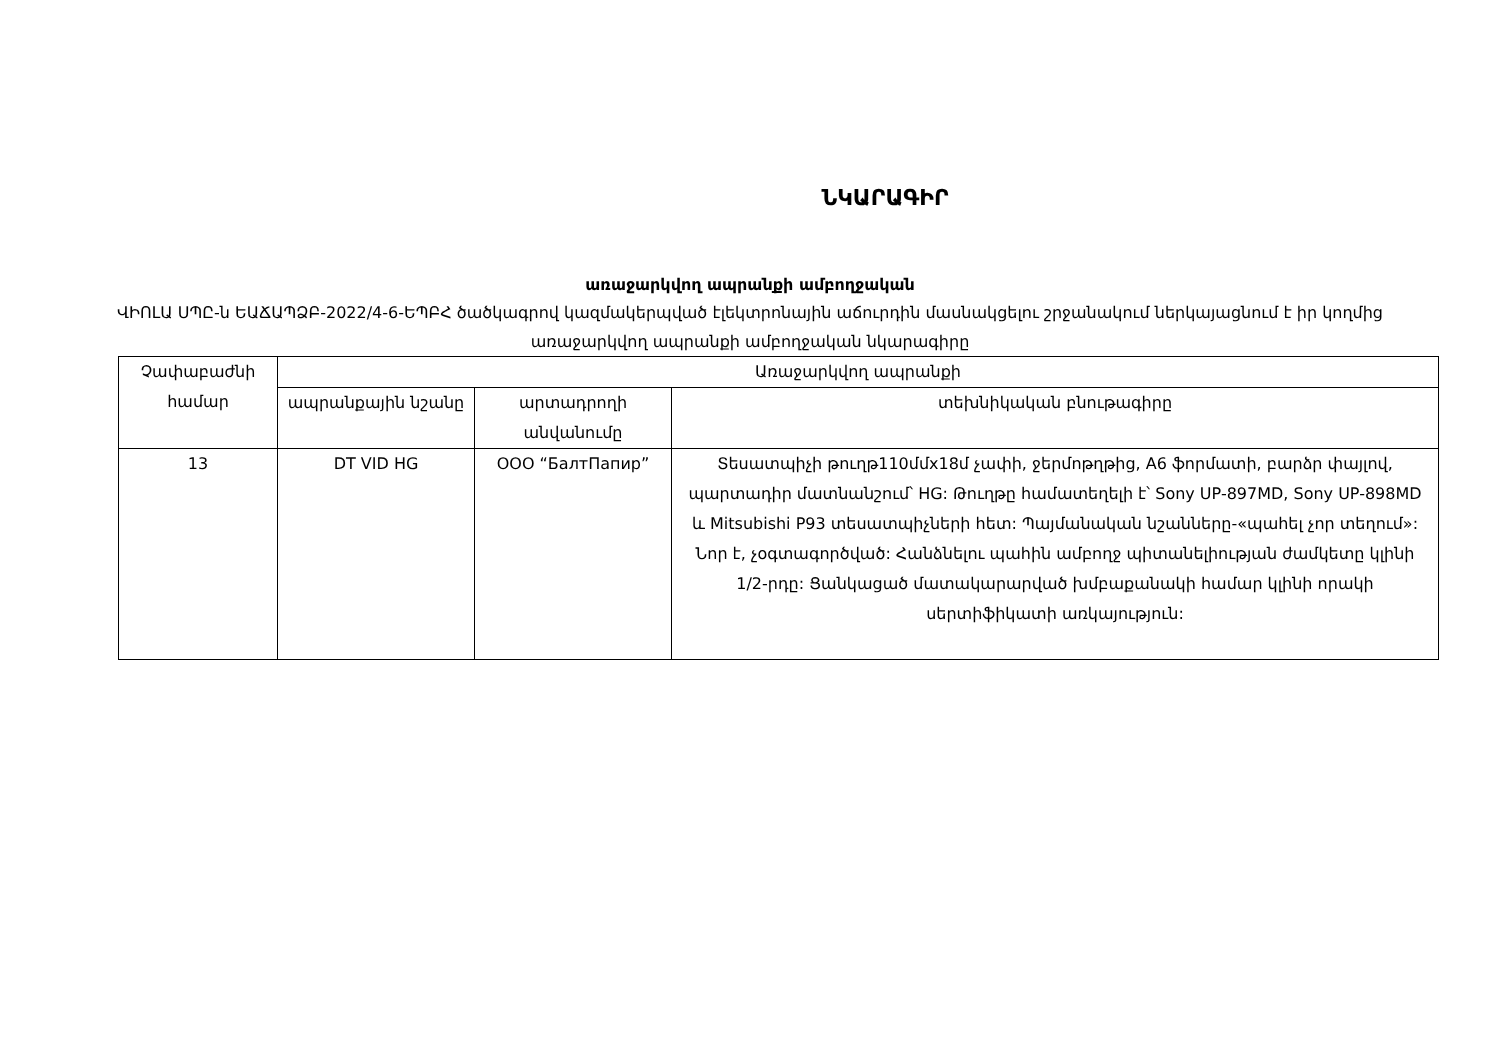ՆԿԱՐԱԳԻՐ
առաջարկվող ապրանքի ամբողջական
ՎԻՈԼԱ ՍՊԸ-ն ԵԱՃԱՊՁԲ-2022/4-6-ԵՊԲՀ ծածկագրով կազմակերպված էլեկտրոնային աճուրդին մասնակցելու շրջանակում ներկայացնում է իր կողմից առաջարկվող ապրանքի ամբողջական նկարագիրը
| Չափաբաժնի համար | Առաջարկվող ապրանքի | | |
| --- | --- | --- | --- |
| | ապրանքային նշանը | արտադրողի անվանումը | տեխնիկական բնութագիրը |
| 13 | DT VID HG | ООО “БалтПапир” | Տեսատպիչի թուղթ110մմx18մ չափի, ջերմոթղթից, A6 ֆորմատի, բարձր փայլով, պարտադիր մատնանշում՝ HG: Թուղթը համատեղելի է՝ Sony UP-897MD, Sony UP-898MD և Mitsubishi P93 տեսատպիչների հետ: Պայմանական նշանները-«պահել չոր տեղում»: Նոր է, չօգտագործված: Հանձնելու պահին ամբողջ պիտանելիության ժամկետը կլինի 1/2-րդը: Ցանկացած մատակարարված խմբաքանակի համար կլինի որակի սերտիֆիկատի առկայություն: |